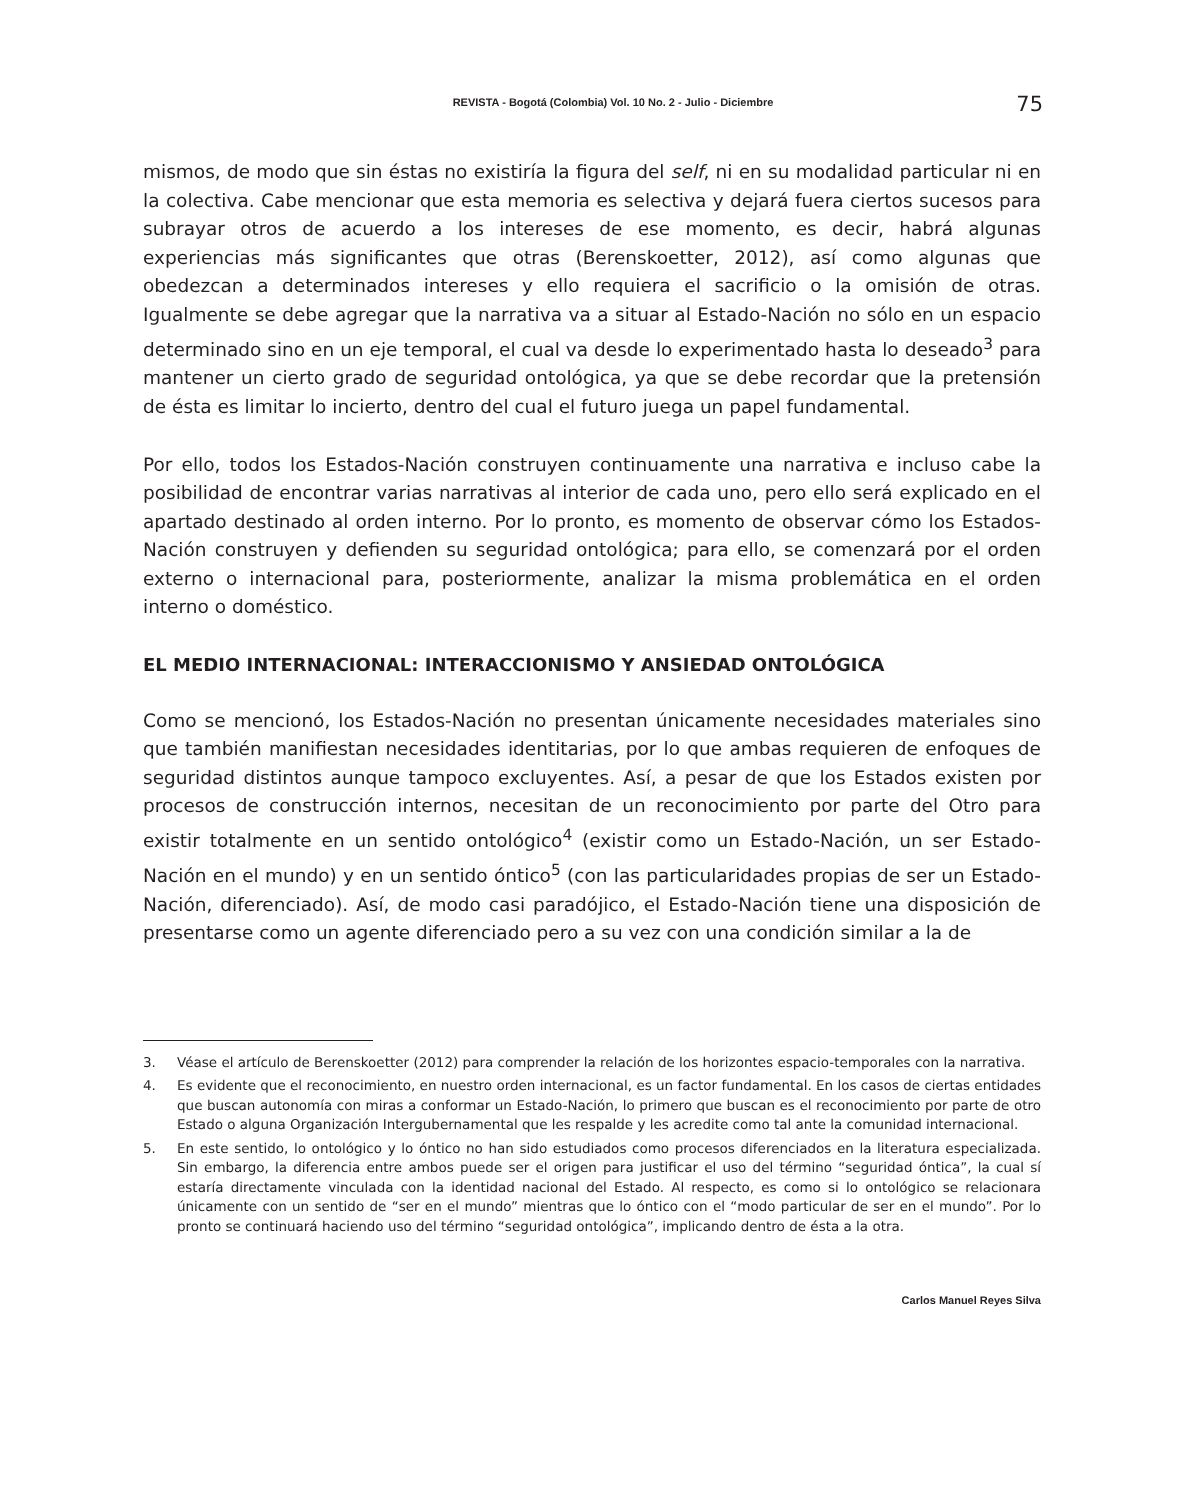REVISTA - Bogotá (Colombia) Vol. 10 No. 2 - Julio - Diciembre
75
mismos, de modo que sin éstas no existiría la figura del self, ni en su modalidad particular ni en la colectiva. Cabe mencionar que esta memoria es selectiva y dejará fuera ciertos sucesos para subrayar otros de acuerdo a los intereses de ese momento, es decir, habrá algunas experiencias más significantes que otras (Berenskoetter, 2012), así como algunas que obedezcan a determinados intereses y ello requiera el sacrificio o la omisión de otras. Igualmente se debe agregar que la narrativa va a situar al Estado-Nación no sólo en un espacio determinado sino en un eje temporal, el cual va desde lo experimentado hasta lo deseado<sup>3</sup> para mantener un cierto grado de seguridad ontológica, ya que se debe recordar que la pretensión de ésta es limitar lo incierto, dentro del cual el futuro juega un papel fundamental.
Por ello, todos los Estados-Nación construyen continuamente una narrativa e incluso cabe la posibilidad de encontrar varias narrativas al interior de cada uno, pero ello será explicado en el apartado destinado al orden interno. Por lo pronto, es momento de observar cómo los Estados-Nación construyen y defienden su seguridad ontológica; para ello, se comenzará por el orden externo o internacional para, posteriormente, analizar la misma problemática en el orden interno o doméstico.
EL MEDIO INTERNACIONAL: INTERACCIONISMO Y ANSIEDAD ONTOLÓGICA
Como se mencionó, los Estados-Nación no presentan únicamente necesidades materiales sino que también manifiestan necesidades identitarias, por lo que ambas requieren de enfoques de seguridad distintos aunque tampoco excluyentes. Así, a pesar de que los Estados existen por procesos de construcción internos, necesitan de un reconocimiento por parte del Otro para existir totalmente en un sentido ontológico<sup>4</sup> (existir como un Estado-Nación, un ser Estado-Nación en el mundo) y en un sentido óntico<sup>5</sup> (con las particularidades propias de ser un Estado-Nación, diferenciado). Así, de modo casi paradójico, el Estado-Nación tiene una disposición de presentarse como un agente diferenciado pero a su vez con una condición similar a la de
3. Véase el artículo de Berenskoetter (2012) para comprender la relación de los horizontes espacio-temporales con la narrativa.
4. Es evidente que el reconocimiento, en nuestro orden internacional, es un factor fundamental. En los casos de ciertas entidades que buscan autonomía con miras a conformar un Estado-Nación, lo primero que buscan es el reconocimiento por parte de otro Estado o alguna Organización Intergubernamental que les respalde y les acredite como tal ante la comunidad internacional.
5. En este sentido, lo ontológico y lo óntico no han sido estudiados como procesos diferenciados en la literatura especializada. Sin embargo, la diferencia entre ambos puede ser el origen para justificar el uso del término “seguridad óntica”, la cual sí estaría directamente vinculada con la identidad nacional del Estado. Al respecto, es como si lo ontológico se relacionara únicamente con un sentido de “ser en el mundo” mientras que lo óntico con el “modo particular de ser en el mundo”. Por lo pronto se continuará haciendo uso del término “seguridad ontológica”, implicando dentro de ésta a la otra.
Carlos Manuel Reyes Silva